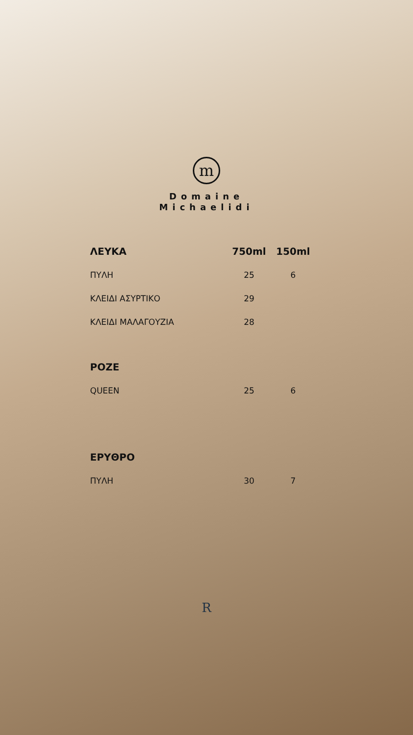m
Domaine
Michaelidi
| ΛΕΥΚΑ | 750ml | 150ml |
| --- | --- | --- |
| ΠΥΛΗ | 25 | 6 |
| ΚΛΕΙΔΙ ΑΣΥΡΤΙΚΟ | 29 | |
| ΚΛΕΙΔΙ ΜΑΛΑΓΟΥΖΙΑ | 28 | |
| ΡΟΖΕ | | |
| QUEEN | 25 | 6 |
| ΕΡΥΘΡΟ | | |
| ΠΥΛΗ | 30 | 7 |
R